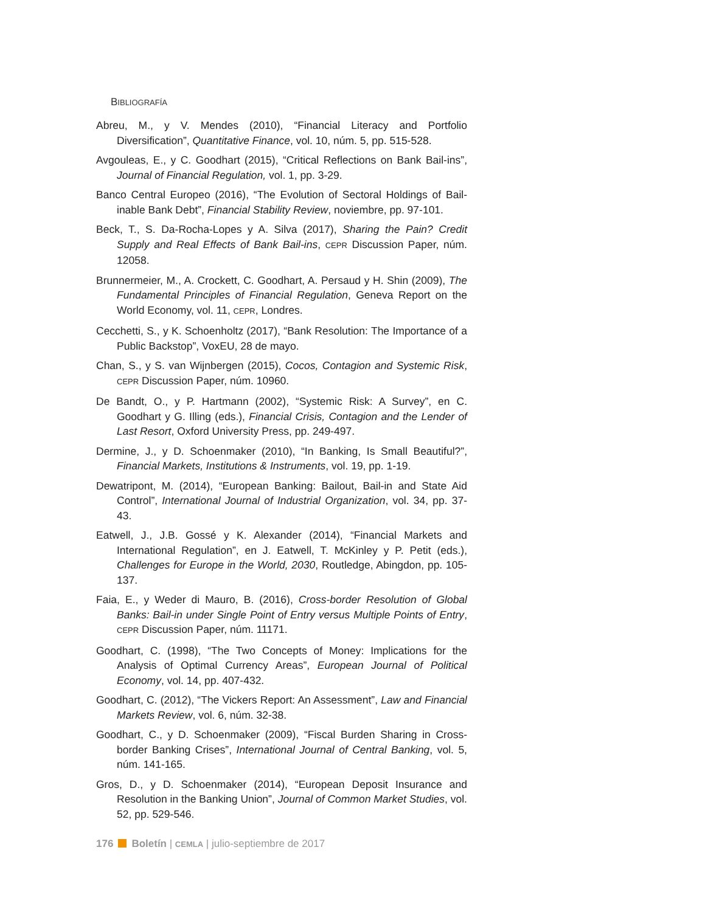BIBLIOGRAFÍA
Abreu, M., y V. Mendes (2010), “Financial Literacy and Portfolio Diversification”, Quantitative Finance, vol. 10, núm. 5, pp. 515-528.
Avgouleas, E., y C. Goodhart (2015), “Critical Reflections on Bank Bail-ins”, Journal of Financial Regulation, vol. 1, pp. 3-29.
Banco Central Europeo (2016), “The Evolution of Sectoral Holdings of Bail-inable Bank Debt”, Financial Stability Review, noviembre, pp. 97-101.
Beck, T., S. Da-Rocha-Lopes y A. Silva (2017), Sharing the Pain? Credit Supply and Real Effects of Bank Bail-ins, CEPR Discussion Paper, núm. 12058.
Brunnermeier, M., A. Crockett, C. Goodhart, A. Persaud y H. Shin (2009), The Fundamental Principles of Financial Regulation, Geneva Report on the World Economy, vol. 11, CEPR, Londres.
Cecchetti, S., y K. Schoenholtz (2017), “Bank Resolution: The Importance of a Public Backstop”, VoxEU, 28 de mayo.
Chan, S., y S. van Wijnbergen (2015), Cocos, Contagion and Systemic Risk, CEPR Discussion Paper, núm. 10960.
De Bandt, O., y P. Hartmann (2002), “Systemic Risk: A Survey”, en C. Goodhart y G. Illing (eds.), Financial Crisis, Contagion and the Lender of Last Resort, Oxford University Press, pp. 249-497.
Dermine, J., y D. Schoenmaker (2010), “In Banking, Is Small Beautiful?”, Financial Markets, Institutions & Instruments, vol. 19, pp. 1-19.
Dewatripont, M. (2014), “European Banking: Bailout, Bail-in and State Aid Control”, International Journal of Industrial Organization, vol. 34, pp. 37-43.
Eatwell, J., J.B. Gossé y K. Alexander (2014), “Financial Markets and International Regulation”, en J. Eatwell, T. McKinley y P. Petit (eds.), Challenges for Europe in the World, 2030, Routledge, Abingdon, pp. 105-137.
Faia, E., y Weder di Mauro, B. (2016), Cross-border Resolution of Global Banks: Bail-in under Single Point of Entry versus Multiple Points of Entry, CEPR Discussion Paper, núm. 11171.
Goodhart, C. (1998), “The Two Concepts of Money: Implications for the Analysis of Optimal Currency Areas”, European Journal of Political Economy, vol. 14, pp. 407-432.
Goodhart, C. (2012), “The Vickers Report: An Assessment”, Law and Financial Markets Review, vol. 6, núm. 32-38.
Goodhart, C., y D. Schoenmaker (2009), “Fiscal Burden Sharing in Cross-border Banking Crises”, International Journal of Central Banking, vol. 5, núm. 141-165.
Gros, D., y D. Schoenmaker (2014), “European Deposit Insurance and Resolution in the Banking Union”, Journal of Common Market Studies, vol. 52, pp. 529-546.
176 Boletín | CEMLA | julio-septiembre de 2017